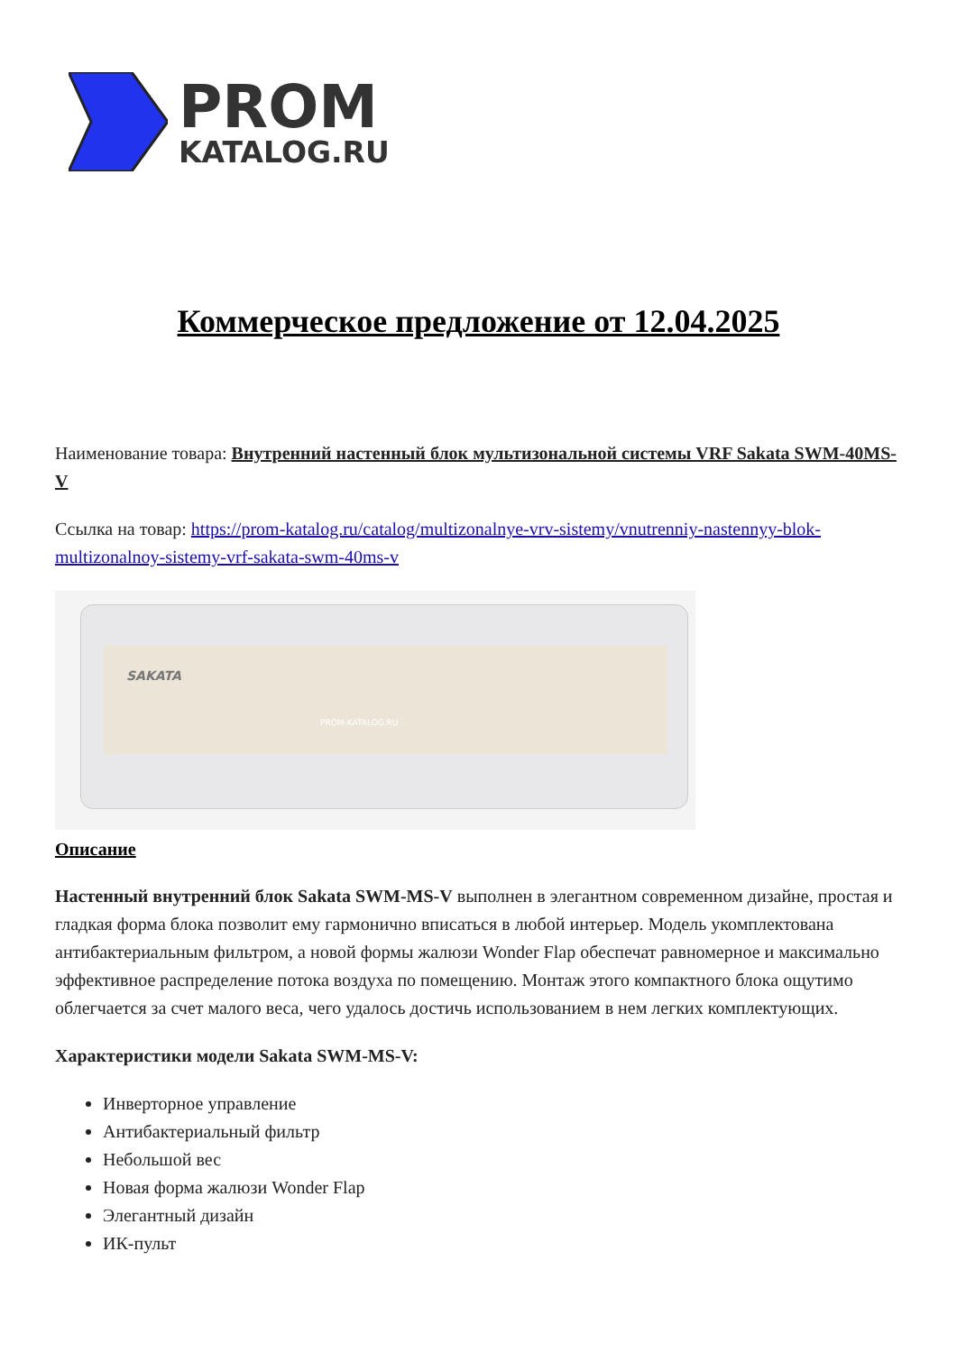PROM
KATALOG.RU
Коммерческое предложение от 12.04.2025
Наименование товара: Внутренний настенный блок мультизональной системы VRF Sakata SWM-40MS-V
Ссылка на товар: https://prom-katalog.ru/catalog/multizonalnye-vrv-sistemy/vnutrenniy-nastennyy-blok-multizonalnoy-sistemy-vrf-sakata-swm-40ms-v
SAKATA
PROM-KATALOG.RU
Описание
Настенный внутренний блок Sakata SWM-MS-V выполнен в элегантном современном дизайне, простая и гладкая форма блока позволит ему гармонично вписаться в любой интерьер. Модель укомплектована антибактериальным фильтром, а новой формы жалюзи Wonder Flap обеспечат равномерное и максимально эффективное распределение потока воздуха по помещению. Монтаж этого компактного блока ощутимо облегчается за счет малого веса, чего удалось достичь использованием в нем легких комплектующих.
Характеристики модели Sakata SWM-MS-V:
Инверторное управление
Антибактериальный фильтр
Небольшой вес
Новая форма жалюзи Wonder Flap
Элегантный дизайн
ИК-пульт